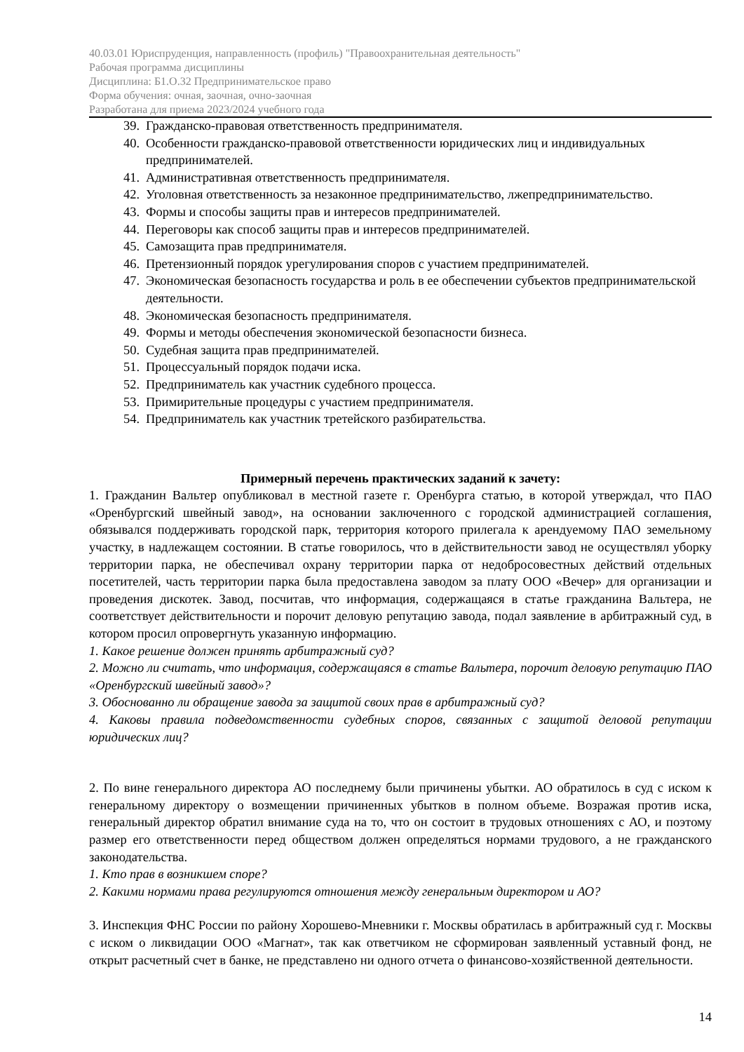40.03.01 Юриспруденция, направленность (профиль) "Правоохранительная деятельность"
Рабочая программа дисциплины
Дисциплина: Б1.О.32 Предпринимательское право
Форма обучения: очная, заочная, очно-заочная
Разработана для приема 2023/2024 учебного года
39. Гражданско-правовая ответственность предпринимателя.
40. Особенности гражданско-правовой ответственности юридических лиц и индивидуальных предпринимателей.
41. Административная ответственность предпринимателя.
42. Уголовная ответственность за незаконное предпринимательство, лжепредпринимательство.
43. Формы и способы защиты прав и интересов предпринимателей.
44. Переговоры как способ защиты прав и интересов предпринимателей.
45. Самозащита прав предпринимателя.
46. Претензионный порядок урегулирования споров с участием предпринимателей.
47. Экономическая безопасность государства и роль в ее обеспечении субъектов предпринимательской деятельности.
48. Экономическая безопасность предпринимателя.
49. Формы и методы обеспечения экономической безопасности бизнеса.
50. Судебная защита прав предпринимателей.
51. Процессуальный порядок подачи иска.
52. Предприниматель как участник судебного процесса.
53. Примирительные процедуры с участием предпринимателя.
54. Предприниматель как участник третейского разбирательства.
Примерный перечень практических заданий к зачету:
1. Гражданин Вальтер опубликовал в местной газете г. Оренбурга статью, в которой утверждал, что ПАО «Оренбургский швейный завод», на основании заключенного с городской администрацией соглашения, обязывался поддерживать городской парк, территория которого прилегала к арендуемому ПАО земельному участку, в надлежащем состоянии. В статье говорилось, что в действительности завод не осуществлял уборку территории парка, не обеспечивал охрану территории парка от недобросовестных действий отдельных посетителей, часть территории парка была предоставлена заводом за плату ООО «Вечер» для организации и проведения дискотек. Завод, посчитав, что информация, содержащаяся в статье гражданина Вальтера, не соответствует действительности и порочит деловую репутацию завода, подал заявление в арбитражный суд, в котором просил опровергнуть указанную информацию.
1. Какое решение должен принять арбитражный суд?
2. Можно ли считать, что информация, содержащаяся в статье Вальтера, порочит деловую репутацию ПАО «Оренбургский швейный завод»?
3. Обоснованно ли обращение завода за защитой своих прав в арбитражный суд?
4. Каковы правила подведомственности судебных споров, связанных с защитой деловой репутации юридических лиц?
2. По вине генерального директора АО последнему были причинены убытки. АО обратилось в суд с иском к генеральному директору о возмещении причиненных убытков в полном объеме. Возражая против иска, генеральный директор обратил внимание суда на то, что он состоит в трудовых отношениях с АО, и поэтому размер его ответственности перед обществом должен определяться нормами трудового, а не гражданского законодательства.
1. Кто прав в возникшем споре?
2. Какими нормами права регулируются отношения между генеральным директором и АО?
3. Инспекция ФНС России по району Хорошево-Мневники г. Москвы обратилась в арбитражный суд г. Москвы с иском о ликвидации ООО «Магнат», так как ответчиком не сформирован заявленный уставный фонд, не открыт расчетный счет в банке, не представлено ни одного отчета о финансово-хозяйственной деятельности.
14